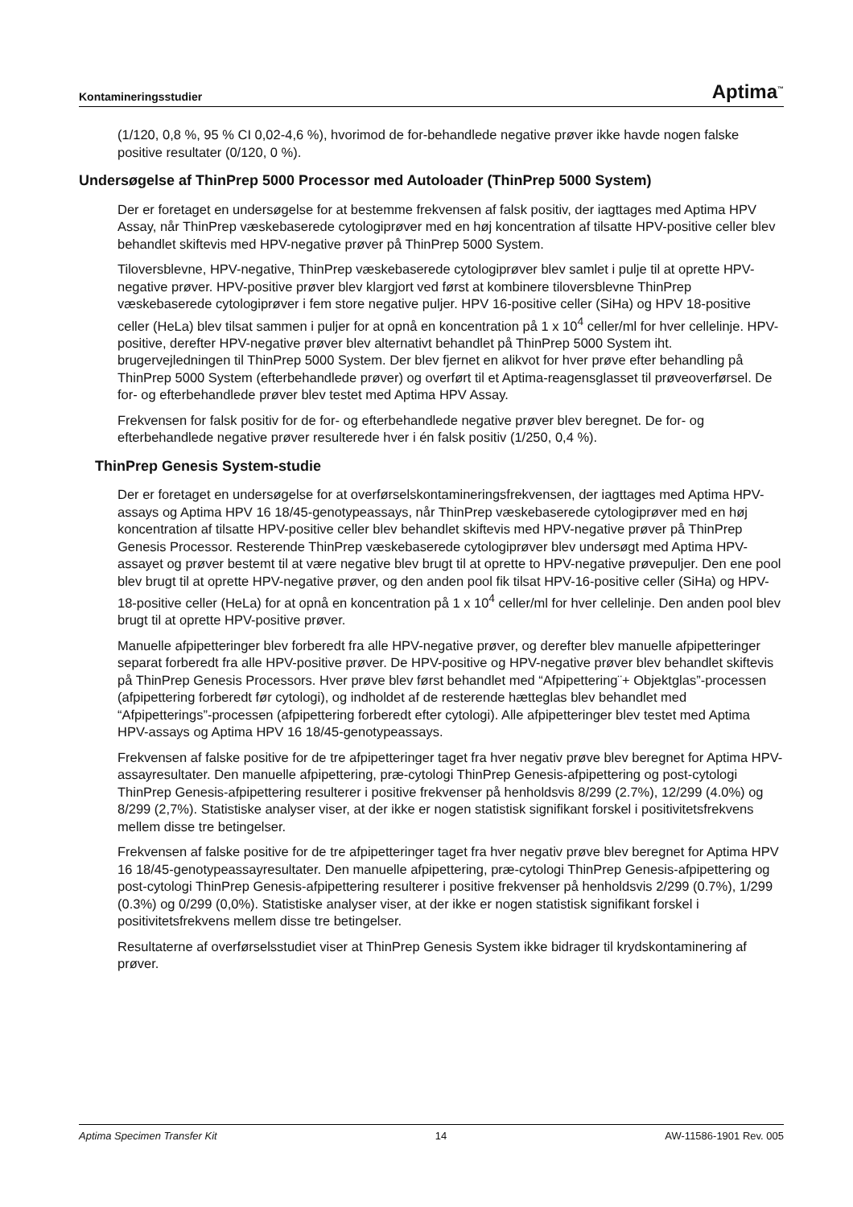Kontamineringsstudier Aptima<sup>™</sup>
(1/120, 0,8 %, 95 % CI 0,02-4,6 %), hvorimod de for-behandlede negative prøver ikke havde nogen falske positive resultater (0/120, 0 %).
Undersøgelse af ThinPrep 5000 Processor med Autoloader (ThinPrep 5000 System)
Der er foretaget en undersøgelse for at bestemme frekvensen af falsk positiv, der iagttages med Aptima HPV Assay, når ThinPrep væskebaserede cytologiprøver med en høj koncentration af tilsatte HPV-positive celler blev behandlet skiftevis med HPV-negative prøver på ThinPrep 5000 System.
Tiloversblevne, HPV-negative, ThinPrep væskebaserede cytologiprøver blev samlet i pulje til at oprette HPV-negative prøver. HPV-positive prøver blev klargjort ved først at kombinere tiloversblevne ThinPrep væskebaserede cytologiprøver i fem store negative puljer. HPV 16-positive celler (SiHa) og HPV 18-positive celler (HeLa) blev tilsat sammen i puljer for at opnå en koncentration på 1 x 10<sup>4</sup> celler/ml for hver cellelinje. HPV-positive, derefter HPV-negative prøver blev alternativt behandlet på ThinPrep 5000 System iht. brugervejledningen til ThinPrep 5000 System. Der blev fjernet en alikvot for hver prøve efter behandling på ThinPrep 5000 System (efterbehandlede prøver) og overført til et Aptima-reagensglasset til prøveoverførsel. De for- og efterbehandlede prøver blev testet med Aptima HPV Assay.
Frekvensen for falsk positiv for de for- og efterbehandlede negative prøver blev beregnet. De for- og efterbehandlede negative prøver resulterede hver i én falsk positiv (1/250, 0,4 %).
ThinPrep Genesis System-studie
Der er foretaget en undersøgelse for at overførselskontamineringsfrekvensen, der iagttages med Aptima HPV-assays og Aptima HPV 16 18/45-genotypeassays, når ThinPrep væskebaserede cytologiprøver med en høj koncentration af tilsatte HPV-positive celler blev behandlet skiftevis med HPV-negative prøver på ThinPrep Genesis Processor. Resterende ThinPrep væskebaserede cytologiprøver blev undersøgt med Aptima HPV-assayet og prøver bestemt til at være negative blev brugt til at oprette to HPV-negative prøvepuljer. Den ene pool blev brugt til at oprette HPV-negative prøver, og den anden pool fik tilsat HPV-16-positive celler (SiHa) og HPV-18-positive celler (HeLa) for at opnå en koncentration på 1 x 10<sup>4</sup> celler/ml for hver cellelinje. Den anden pool blev brugt til at oprette HPV-positive prøver.
Manuelle afpipetteringer blev forberedt fra alle HPV-negative prøver, og derefter blev manuelle afpipetteringer separat forberedt fra alle HPV-positive prøver. De HPV-positive og HPV-negative prøver blev behandlet skiftevis på ThinPrep Genesis Processors. Hver prøve blev først behandlet med “Afpipettering¨+ Objektglas”-processen (afpipettering forberedt før cytologi), og indholdet af de resterende hætteglas blev behandlet med “Afpipetterings”-processen (afpipettering forberedt efter cytologi). Alle afpipetteringer blev testet med Aptima HPV-assays og Aptima HPV 16 18/45-genotypeassays.
Frekvensen af falske positive for de tre afpipetteringer taget fra hver negativ prøve blev beregnet for Aptima HPV-assayresultater. Den manuelle afpipettering, præ-cytologi ThinPrep Genesis-afpipettering og post-cytologi ThinPrep Genesis-afpipettering resulterer i positive frekvenser på henholdsvis 8/299 (2.7%), 12/299 (4.0%) og 8/299 (2,7%). Statistiske analyser viser, at der ikke er nogen statistisk signifikant forskel i positivitetsfrekvens mellem disse tre betingelser.
Frekvensen af falske positive for de tre afpipetteringer taget fra hver negativ prøve blev beregnet for Aptima HPV 16 18/45-genotypeassayresultater. Den manuelle afpipettering, præ-cytologi ThinPrep Genesis-afpipettering og post-cytologi ThinPrep Genesis-afpipettering resulterer i positive frekvenser på henholdsvis 2/299 (0.7%), 1/299 (0.3%) og 0/299 (0,0%). Statistiske analyser viser, at der ikke er nogen statistisk signifikant forskel i positivitetsfrekvens mellem disse tre betingelser.
Resultaterne af overførselsstudiet viser at ThinPrep Genesis System ikke bidrager til krydskontaminering af prøver.
Aptima Specimen Transfer Kit 14 AW-11586-1901 Rev. 005